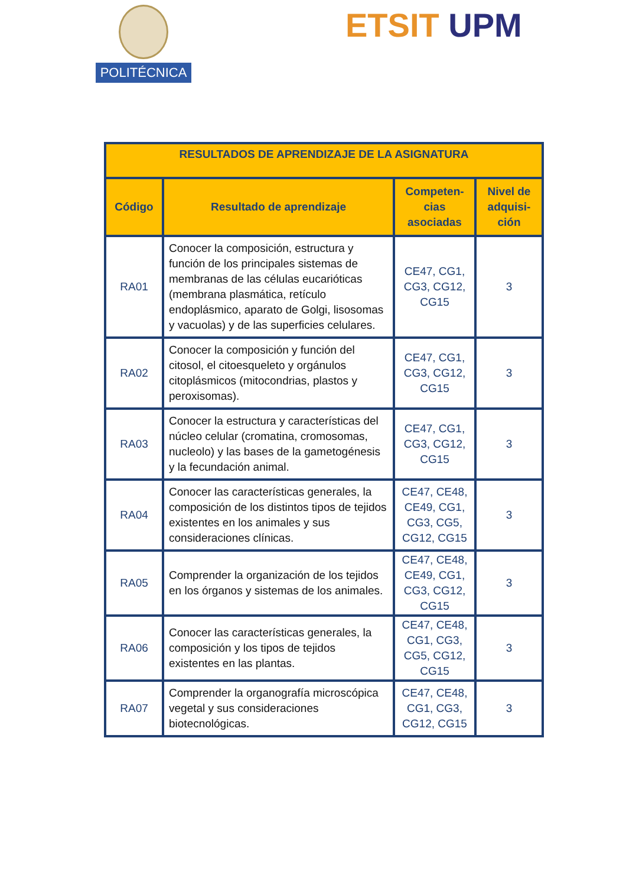POLITÉCNICA ETSIT UPM
| RESULTADOS DE APRENDIZAJE DE LA ASIGNATURA | | | |
| --- | --- | --- | --- |
| Código | Resultado de aprendizaje | Competen- cias asociadas | Nivel de adquisi- ción |
| RA01 | Conocer la composición, estructura y función de los principales sistemas de membranas de las células eucarióticas (membrana plasmática, retículo endoplásmico, aparato de Golgi, lisosomas y vacuolas) y de las superficies celulares. | CE47, CG1, CG3, CG12, CG15 | 3 |
| RA02 | Conocer la composición y función del citosol, el citoesqueleto y orgánulos citoplásmicos (mitocondrias, plastos y peroxisomas). | CE47, CG1, CG3, CG12, CG15 | 3 |
| RA03 | Conocer la estructura y características del núcleo celular (cromatina, cromosomas, nucleolo) y las bases de la gametogénesis y la fecundación animal. | CE47, CG1, CG3, CG12, CG15 | 3 |
| RA04 | Conocer las características generales, la composición de los distintos tipos de tejidos existentes en los animales y sus consideraciones clínicas. | CE47, CE48, CE49, CG1, CG3, CG5, CG12, CG15 | 3 |
| RA05 | Comprender la organización de los tejidos en los órganos y sistemas de los animales. | CE47, CE48, CE49, CG1, CG3, CG12, CG15 | 3 |
| RA06 | Conocer las características generales, la composición y los tipos de tejidos existentes en las plantas. | CE47, CE48, CG1, CG3, CG5, CG12, CG15 | 3 |
| RA07 | Comprender la organografía microscópica vegetal y sus consideraciones biotecnológicas. | CE47, CE48, CG1, CG3, CG12, CG15 | 3 |